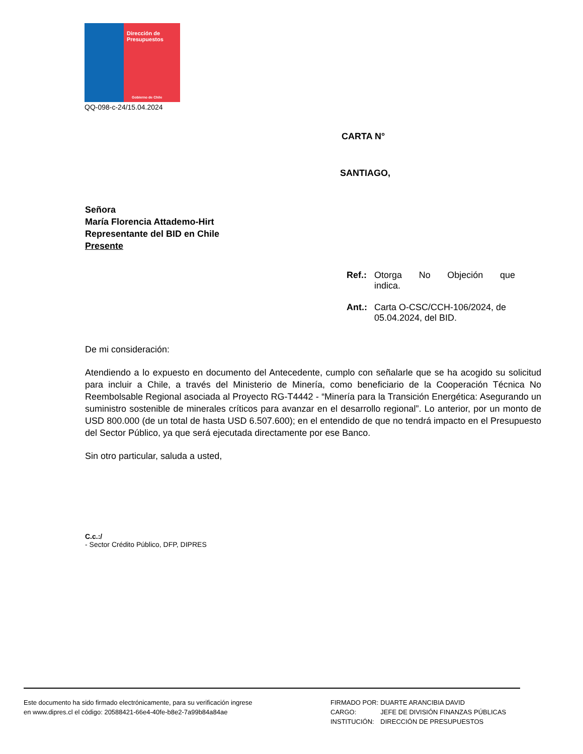Dirección de
Presupuestos
Gobierno de Chile
QQ-098-c-24/15.04.2024
CARTA N°
SANTIAGO,
Señora
María Florencia Attademo-Hirt
Representante del BID en Chile
Presente
Ref.: Otorga No Objeción que indica.
Ant.: Carta O-CSC/CCH-106/2024, de 05.04.2024, del BID.
De mi consideración:
Atendiendo a lo expuesto en documento del Antecedente, cumplo con señalarle que se ha acogido su solicitud para incluir a Chile, a través del Ministerio de Minería, como beneficiario de la Cooperación Técnica No Reembolsable Regional asociada al Proyecto RG-T4442 - “Minería para la Transición Energética: Asegurando un suministro sostenible de minerales críticos para avanzar en el desarrollo regional”. Lo anterior, por un monto de USD 800.000 (de un total de hasta USD 6.507.600); en el entendido de que no tendrá impacto en el Presupuesto del Sector Público, ya que será ejecutada directamente por ese Banco.
Sin otro particular, saluda a usted,
C.c.:/
- Sector Crédito Público, DFP, DIPRES
Este documento ha sido firmado electrónicamente, para su verificación ingrese
en www.dipres.cl el código: 20588421-66e4-40fe-b8e2-7a99b84a84ae
| FIRMADO POR: | DUARTE ARANCIBIA DAVID |
| CARGO: | JEFE DE DIVISIÓN FINANZAS PÚBLICAS |
| INSTITUCIÓN: | DIRECCIÓN DE PRESUPUESTOS |